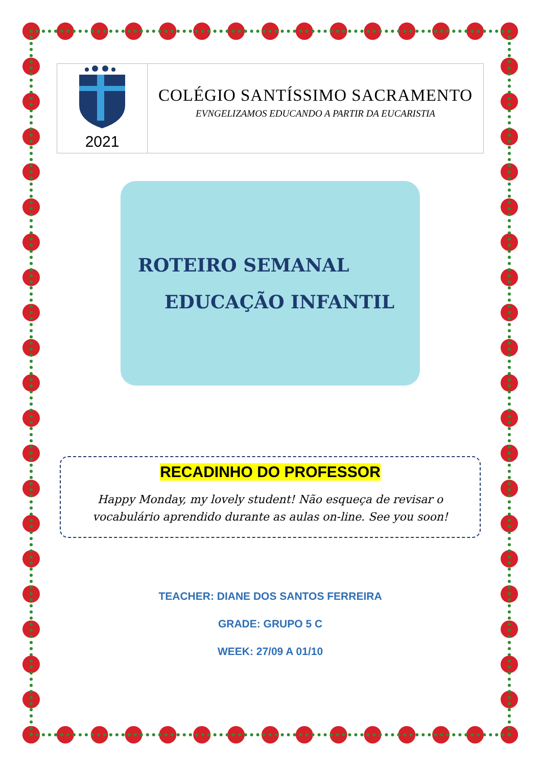| 2021 | COLÉGIO SANTÍSSIMO SACRAMENTO EVNGELIZAMOS EDUCANDO A PARTIR DA EUCARISTIA |
ROTEIRO SEMANAL
EDUCAÇÃO INFANTIL
RECADINHO DO PROFESSOR
Happy Monday, my lovely student! Não esqueça de revisar o vocabulário aprendido durante as aulas on-line. See you soon!
TEACHER: DIANE DOS SANTOS FERREIRA
GRADE: GRUPO 5 C
WEEK: 27/09 A 01/10